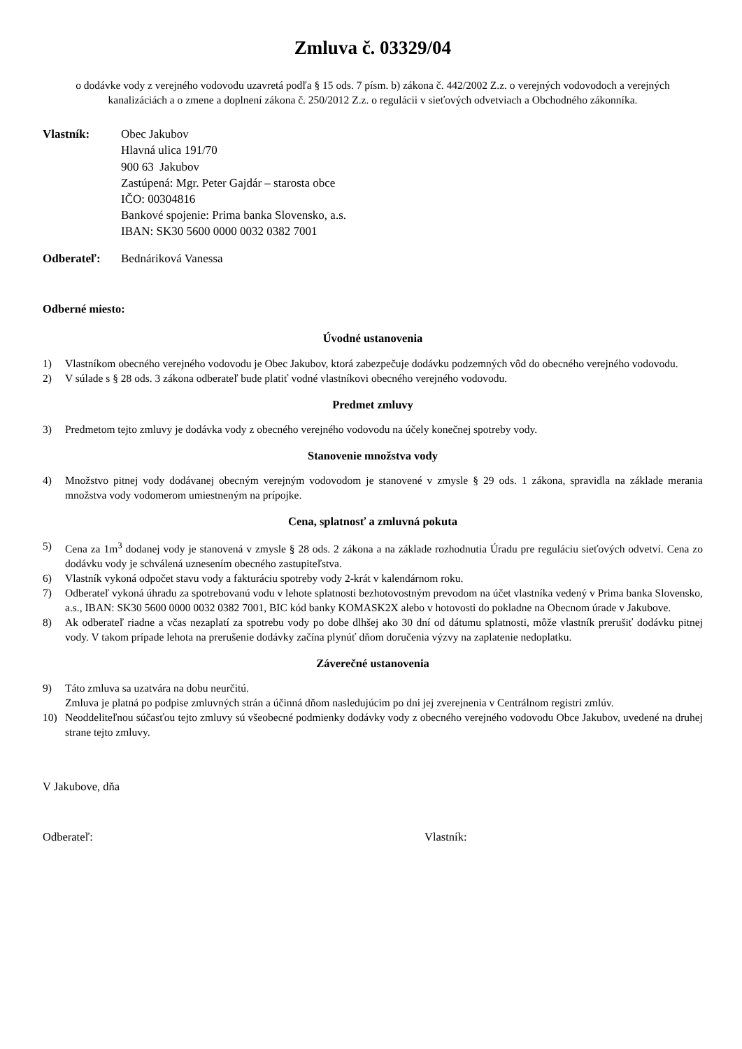Zmluva č. 03329/04
o dodávke vody z verejného vodovodu uzavretá podľa § 15 ods. 7 písm. b) zákona č. 442/2002 Z.z. o verejných vodovodoch a verejných kanalizáciách a o zmene a doplnení zákona č. 250/2012 Z.z. o regulácii v sieťových odvetviach a Obchodného zákonníka.
Vlastník: Obec Jakubov
Hlavná ulica 191/70
900 63 Jakubov
Zastúpená: Mgr. Peter Gajdár – starosta obce
IČO: 00304816
Bankové spojenie: Prima banka Slovensko, a.s.
IBAN: SK30 5600 0000 0032 0382 7001
Odberateľ: Bednáriková Vanessa
Odberné miesto:
Úvodné ustanovenia
1) Vlastníkom obecného verejného vodovodu je Obec Jakubov, ktorá zabezpečuje dodávku podzemných vôd do obecného verejného vodovodu.
2) V súlade s § 28 ods. 3 zákona odberateľ bude platiť vodné vlastníkovi obecného verejného vodovodu.
Predmet zmluvy
3) Predmetom tejto zmluvy je dodávka vody z obecného verejného vodovodu na účely konečnej spotreby vody.
Stanovenie množstva vody
4) Množstvo pitnej vody dodávanej obecným verejným vodovodom je stanovené v zmysle § 29 ods. 1 zákona, spravidla na základe merania množstva vody vodomerom umiestneným na prípojke.
Cena, splatnosť a zmluvná pokuta
5) Cena za 1m<sup>3</sup> dodanej vody je stanovená v zmysle § 28 ods. 2 zákona a na základe rozhodnutia Úradu pre reguláciu sieťových odvetví. Cena zo dodávku vody je schválená uznesením obecného zastupiteľstva.
6) Vlastník vykoná odpočet stavu vody a fakturáciu spotreby vody 2-krát v kalendárnom roku.
7) Odberateľ vykoná úhradu za spotrebovanú vodu v lehote splatnosti bezhotovostným prevodom na účet vlastníka vedený v Prima banka Slovensko, a.s., IBAN: SK30 5600 0000 0032 0382 7001, BIC kód banky KOMASK2X alebo v hotovosti do pokladne na Obecnom úrade v Jakubove.
8) Ak odberateľ riadne a včas nezaplatí za spotrebu vody po dobe dlhšej ako 30 dní od dátumu splatnosti, môže vlastník prerušiť dodávku pitnej vody. V takom prípade lehota na prerušenie dodávky začína plynúť dňom doručenia výzvy na zaplatenie nedoplatku.
Záverečné ustanovenia
9) Táto zmluva sa uzatvára na dobu neurčitú.
Zmluva je platná po podpise zmluvných strán a účinná dňom nasledujúcim po dni jej zverejnenia v Centrálnom registri zmlúv.
10) Neoddeliteľnou súčasťou tejto zmluvy sú všeobecné podmienky dodávky vody z obecného verejného vodovodu Obce Jakubov, uvedené na druhej strane tejto zmluvy.
V Jakubove, dňa
Odberateľ: Vlastník: